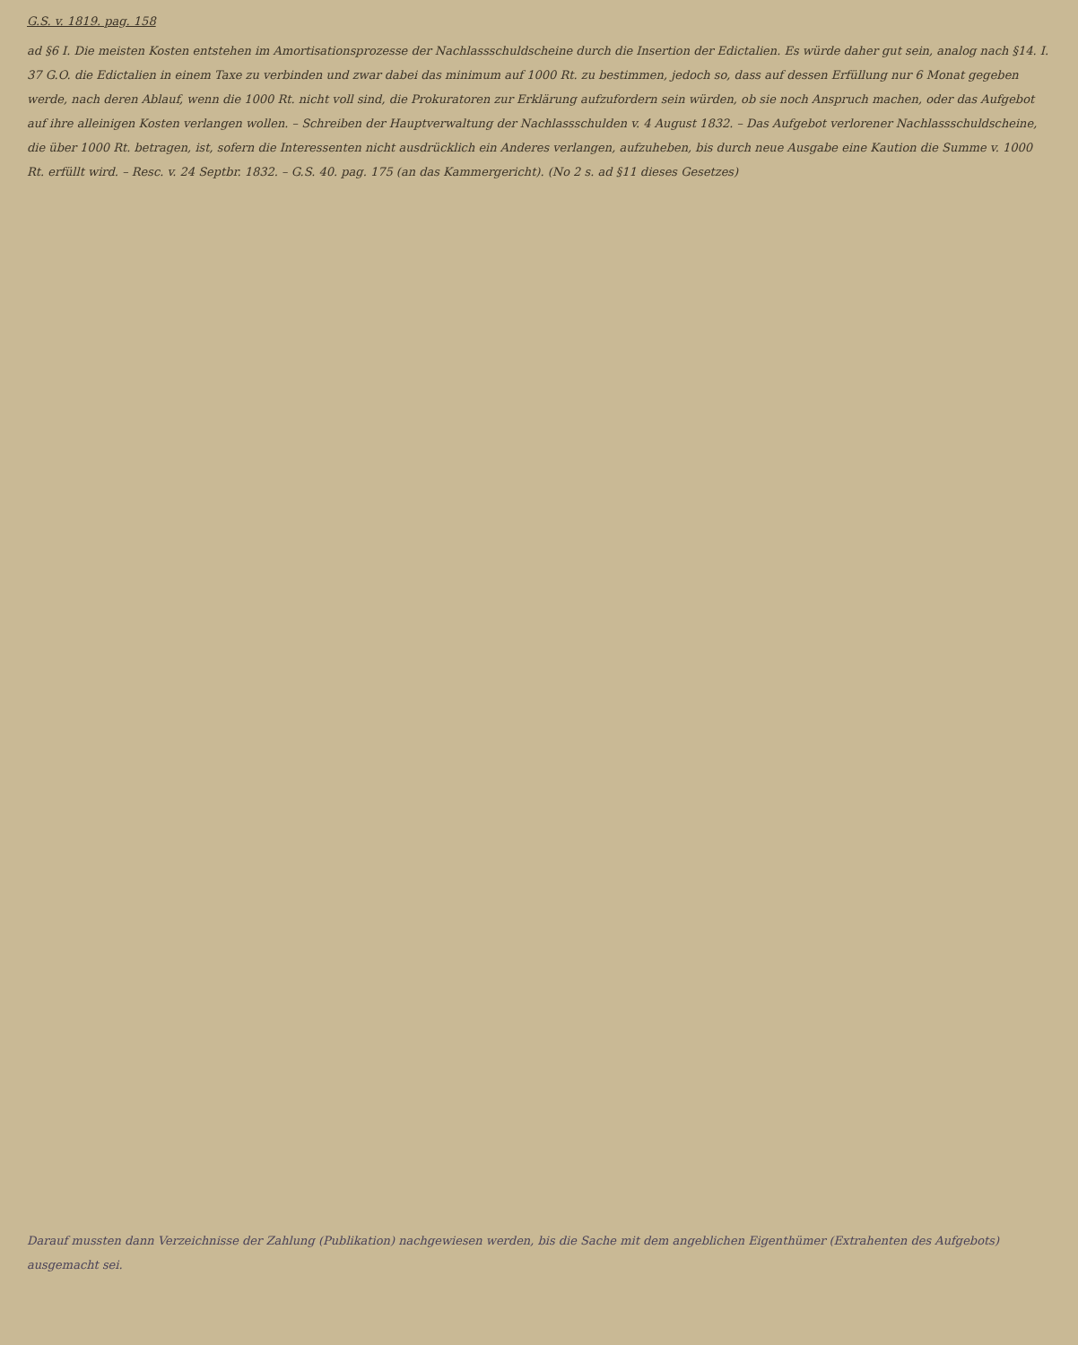G.S. v. 1819. pag. 158
ad §6 I. Die meisten Kosten entstehen im Amortisationsprozesse der Nachlassschuldscheine durch die Insertion der Edictalien. Es würde daher gut sein, analog nach §14. I. 37 G.O. die Edictalien in einem Taxe zu verbinden und zwar dabei das minimum auf 1000 Rt. zu bestimmen, jedoch so, dass auf dessen Erfüllung nur 6 Monat gegeben werde, nach deren Ablauf, wenn die 1000 Rt. nicht voll sind, die Prokuratoren zur Erklärung aufzufordern sein würden, ob sie noch Anspruch machen, oder das Aufgebot auf ihre alleinigen Kosten verlangen wollen. – Schreiben der Hauptverwaltung der Nachlassschulden v. 4 August 1832. – Das Aufgebot verlorener Nachlassschuldscheine, die über 1000 Rt. betragen, ist, sofern die Interessenten nicht ausdrücklich ein Anderes verlangen, aufzuheben, bis durch neue Ausgabe eine Kaution die Summe v. 1000 Rt. erfüllt wird. – Resc. v. 24 Septbr. 1832. – G.S. 40. pag. 175 (an das Kammergericht). (No 2 s. ad §11 dieses Gesetzes)
Darauf mussten dann Verzeichnisse der Zahlung (Publikation) nachgewiesen werden, bis die Sache mit dem angeblichen Eigenthümer (Extrahenten des Aufgebots) ausgemacht sei.